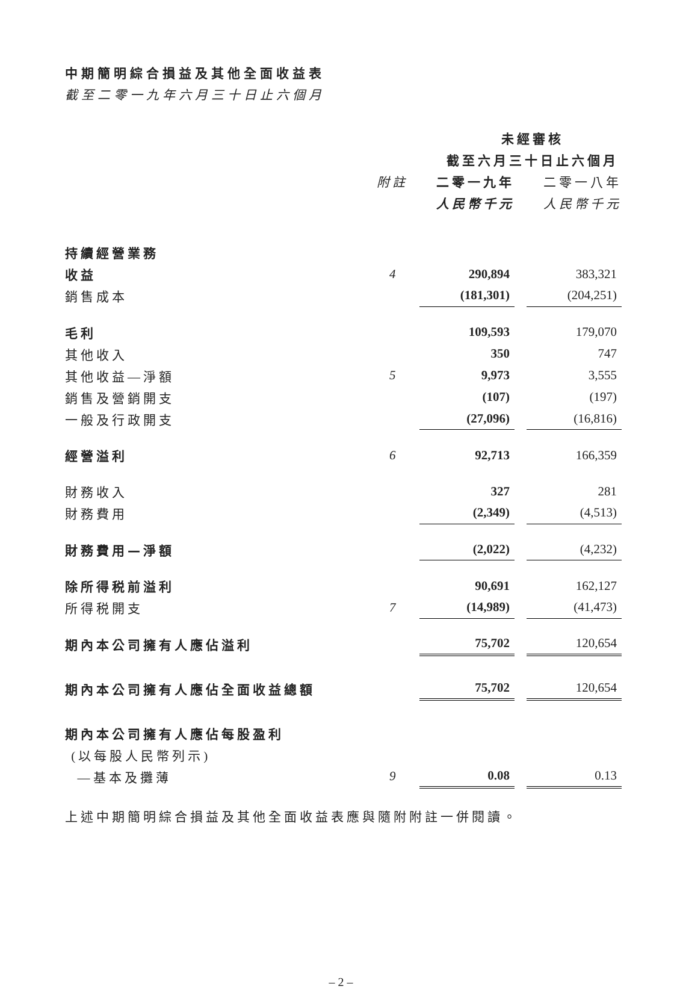中期簡明綜合損益及其他全面收益表
截至二零一九年六月三十日止六個月
| | | 未經審核 | | |
| --- | --- | --- | --- | --- |
| | | 截至六月三十日止六個月 | | |
| | 附註 | 二零一九年 | | 二零一八年 |
| | | 人民幣千元 | | 人民幣千元 |
| 持續經營業務 | | | | |
| 收益 | 4 | 290,894 | | 383,321 |
| 銷售成本 | | (181,301) | | (204,251) |
| 毛利 | | 109,593 | | 179,070 |
| 其他收入 | | 350 | | 747 |
| 其他收益—淨額 | 5 | 9,973 | | 3,555 |
| 銷售及營銷開支 | | (107) | | (197) |
| 一般及行政開支 | | (27,096) | | (16,816) |
| 經營溢利 | 6 | 92,713 | | 166,359 |
| 財務收入 | | 327 | | 281 |
| 財務費用 | | (2,349) | | (4,513) |
| 財務費用—淨額 | | (2,022) | | (4,232) |
| 除所得税前溢利 | | 90,691 | | 162,127 |
| 所得税開支 | 7 | (14,989) | | (41,473) |
| 期內本公司擁有人應佔溢利 | | 75,702 | | 120,654 |
| 期內本公司擁有人應佔全面收益總額 | | 75,702 | | 120,654 |
| 期內本公司擁有人應佔每股盈利 | | | | |
| (以每股人民幣列示) | | | | |
| —基本及攤薄 | 9 | 0.08 | | 0.13 |
上述中期簡明綜合損益及其他全面收益表應與隨附附註一併閱讀。
– 2 –